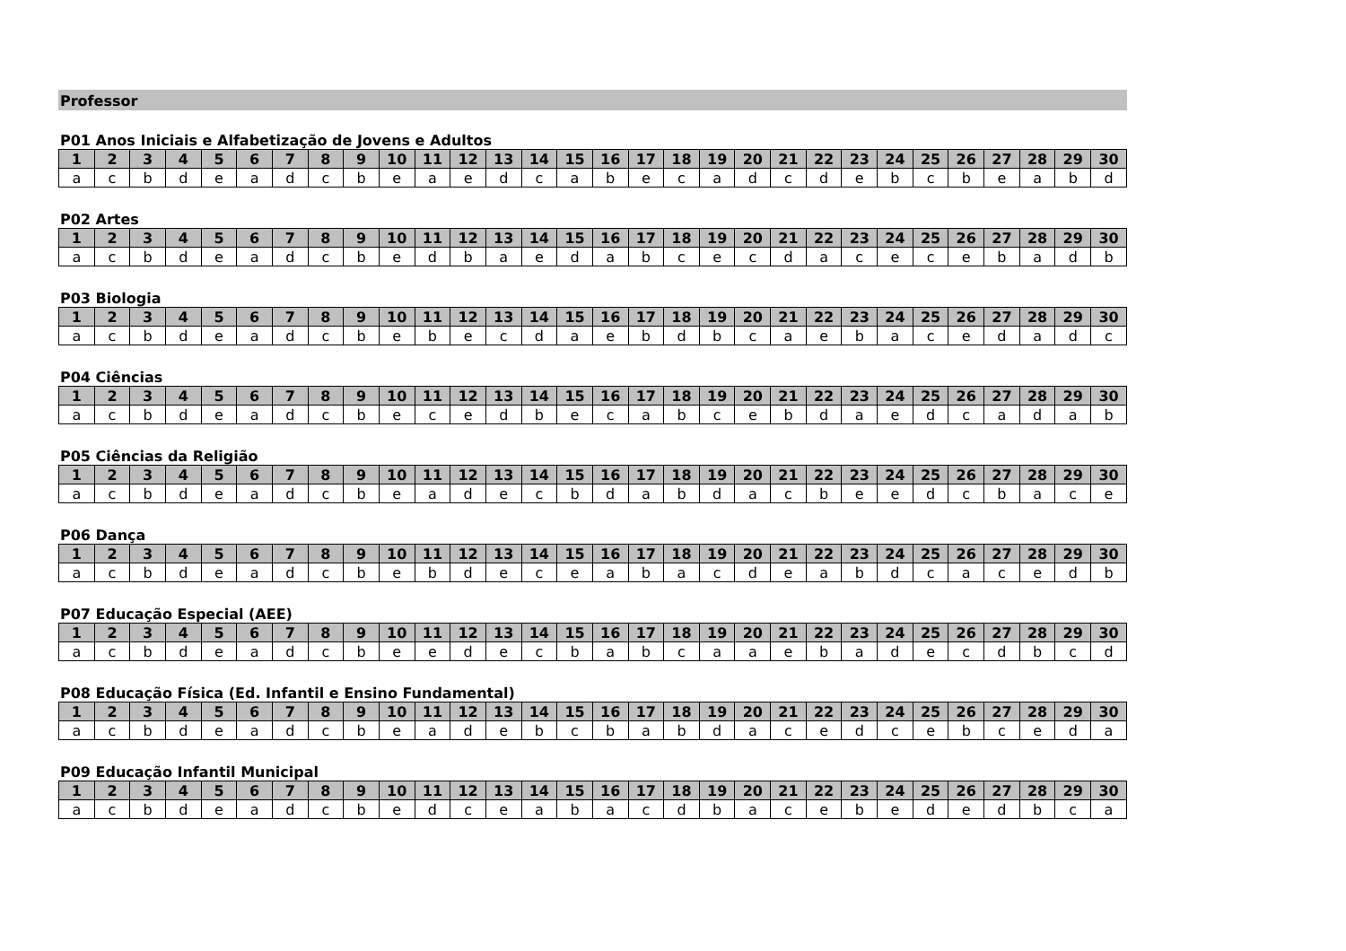Professor
P01 Anos Iniciais e Alfabetização de Jovens e Adultos
| 1 | 2 | 3 | 4 | 5 | 6 | 7 | 8 | 9 | 10 | 11 | 12 | 13 | 14 | 15 | 16 | 17 | 18 | 19 | 20 | 21 | 22 | 23 | 24 | 25 | 26 | 27 | 28 | 29 | 30 |
| --- | --- | --- | --- | --- | --- | --- | --- | --- | --- | --- | --- | --- | --- | --- | --- | --- | --- | --- | --- | --- | --- | --- | --- | --- | --- | --- | --- | --- | --- |
| a | c | b | d | e | a | d | c | b | e | a | e | d | c | a | b | e | c | a | d | c | d | e | b | c | b | e | a | b | d |
P02 Artes
| 1 | 2 | 3 | 4 | 5 | 6 | 7 | 8 | 9 | 10 | 11 | 12 | 13 | 14 | 15 | 16 | 17 | 18 | 19 | 20 | 21 | 22 | 23 | 24 | 25 | 26 | 27 | 28 | 29 | 30 |
| --- | --- | --- | --- | --- | --- | --- | --- | --- | --- | --- | --- | --- | --- | --- | --- | --- | --- | --- | --- | --- | --- | --- | --- | --- | --- | --- | --- | --- | --- |
| a | c | b | d | e | a | d | c | b | e | d | b | a | e | d | a | b | c | e | c | d | a | c | e | c | e | b | a | d | b |
P03 Biologia
| 1 | 2 | 3 | 4 | 5 | 6 | 7 | 8 | 9 | 10 | 11 | 12 | 13 | 14 | 15 | 16 | 17 | 18 | 19 | 20 | 21 | 22 | 23 | 24 | 25 | 26 | 27 | 28 | 29 | 30 |
| --- | --- | --- | --- | --- | --- | --- | --- | --- | --- | --- | --- | --- | --- | --- | --- | --- | --- | --- | --- | --- | --- | --- | --- | --- | --- | --- | --- | --- | --- |
| a | c | b | d | e | a | d | c | b | e | b | e | c | d | a | e | b | d | b | c | a | e | b | a | c | e | d | a | d | c |
P04 Ciências
| 1 | 2 | 3 | 4 | 5 | 6 | 7 | 8 | 9 | 10 | 11 | 12 | 13 | 14 | 15 | 16 | 17 | 18 | 19 | 20 | 21 | 22 | 23 | 24 | 25 | 26 | 27 | 28 | 29 | 30 |
| --- | --- | --- | --- | --- | --- | --- | --- | --- | --- | --- | --- | --- | --- | --- | --- | --- | --- | --- | --- | --- | --- | --- | --- | --- | --- | --- | --- | --- | --- |
| a | c | b | d | e | a | d | c | b | e | c | e | d | b | e | c | a | b | c | e | b | d | a | e | d | c | a | d | a | b |
P05 Ciências da Religião
| 1 | 2 | 3 | 4 | 5 | 6 | 7 | 8 | 9 | 10 | 11 | 12 | 13 | 14 | 15 | 16 | 17 | 18 | 19 | 20 | 21 | 22 | 23 | 24 | 25 | 26 | 27 | 28 | 29 | 30 |
| --- | --- | --- | --- | --- | --- | --- | --- | --- | --- | --- | --- | --- | --- | --- | --- | --- | --- | --- | --- | --- | --- | --- | --- | --- | --- | --- | --- | --- | --- |
| a | c | b | d | e | a | d | c | b | e | a | d | e | c | b | d | a | b | d | a | c | b | e | e | d | c | b | a | c | e |
P06 Dança
| 1 | 2 | 3 | 4 | 5 | 6 | 7 | 8 | 9 | 10 | 11 | 12 | 13 | 14 | 15 | 16 | 17 | 18 | 19 | 20 | 21 | 22 | 23 | 24 | 25 | 26 | 27 | 28 | 29 | 30 |
| --- | --- | --- | --- | --- | --- | --- | --- | --- | --- | --- | --- | --- | --- | --- | --- | --- | --- | --- | --- | --- | --- | --- | --- | --- | --- | --- | --- | --- | --- |
| a | c | b | d | e | a | d | c | b | e | b | d | e | c | e | a | b | a | c | d | e | a | b | d | c | a | c | e | d | b |
P07 Educação Especial (AEE)
| 1 | 2 | 3 | 4 | 5 | 6 | 7 | 8 | 9 | 10 | 11 | 12 | 13 | 14 | 15 | 16 | 17 | 18 | 19 | 20 | 21 | 22 | 23 | 24 | 25 | 26 | 27 | 28 | 29 | 30 |
| --- | --- | --- | --- | --- | --- | --- | --- | --- | --- | --- | --- | --- | --- | --- | --- | --- | --- | --- | --- | --- | --- | --- | --- | --- | --- | --- | --- | --- | --- |
| a | c | b | d | e | a | d | c | b | e | e | d | e | c | b | a | b | c | a | a | e | b | a | d | e | c | d | b | c | d |
P08 Educação Física (Ed. Infantil e Ensino Fundamental)
| 1 | 2 | 3 | 4 | 5 | 6 | 7 | 8 | 9 | 10 | 11 | 12 | 13 | 14 | 15 | 16 | 17 | 18 | 19 | 20 | 21 | 22 | 23 | 24 | 25 | 26 | 27 | 28 | 29 | 30 |
| --- | --- | --- | --- | --- | --- | --- | --- | --- | --- | --- | --- | --- | --- | --- | --- | --- | --- | --- | --- | --- | --- | --- | --- | --- | --- | --- | --- | --- | --- |
| a | c | b | d | e | a | d | c | b | e | a | d | e | b | c | b | a | b | d | a | c | e | d | c | e | b | c | e | d | a |
P09 Educação Infantil Municipal
| 1 | 2 | 3 | 4 | 5 | 6 | 7 | 8 | 9 | 10 | 11 | 12 | 13 | 14 | 15 | 16 | 17 | 18 | 19 | 20 | 21 | 22 | 23 | 24 | 25 | 26 | 27 | 28 | 29 | 30 |
| --- | --- | --- | --- | --- | --- | --- | --- | --- | --- | --- | --- | --- | --- | --- | --- | --- | --- | --- | --- | --- | --- | --- | --- | --- | --- | --- | --- | --- | --- |
| a | c | b | d | e | a | d | c | b | e | d | c | e | a | b | a | c | d | b | a | c | e | b | e | d | e | d | b | c | a |